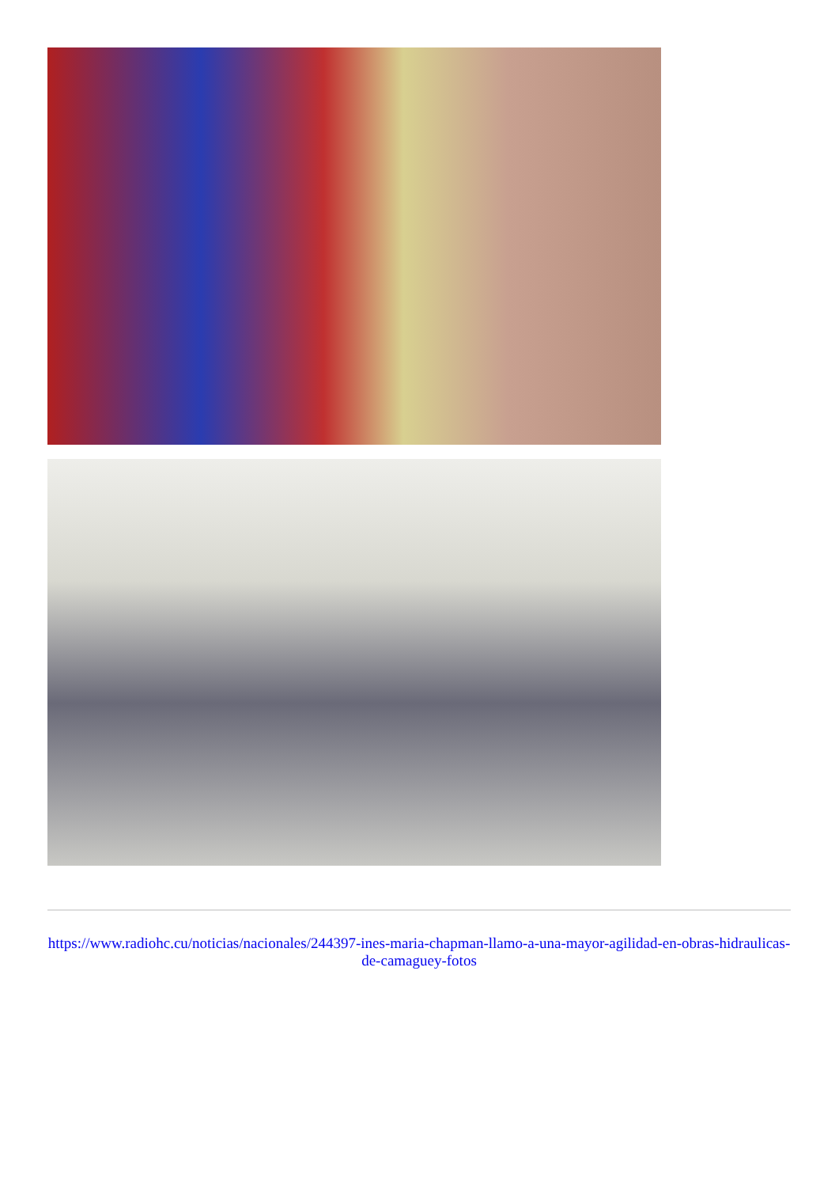https://www.radiohc.cu/noticias/nacionales/244397-ines-maria-chapman-llamo-a-una-mayor-agilidad-en-obras-hidraulicas-de-camaguey-fotos